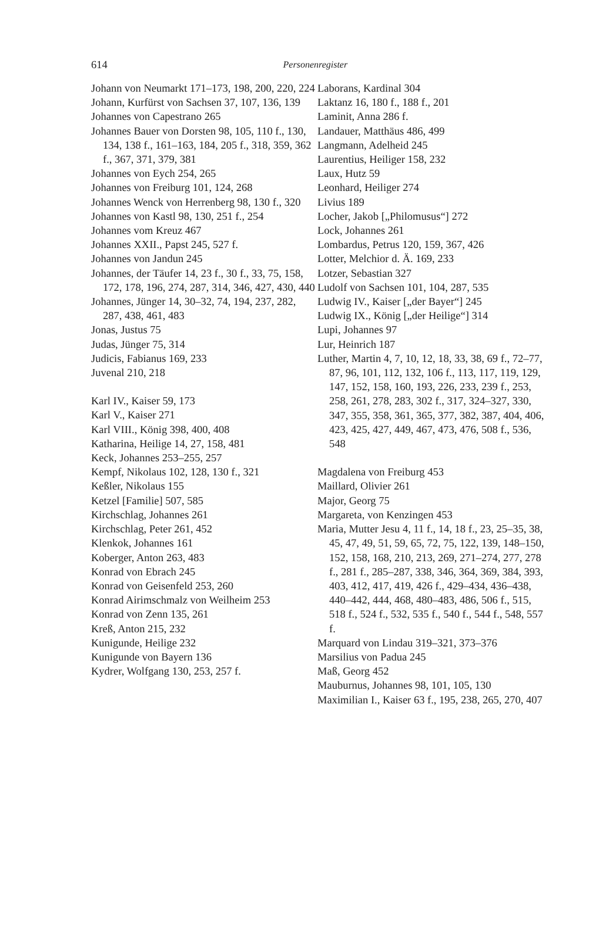614
Personenregister
Johann von Neumarkt 171–173, 198, 200, 220, 224
Johann, Kurfürst von Sachsen 37, 107, 136, 139
Johannes von Capestrano 265
Johannes Bauer von Dorsten 98, 105, 110 f., 130, 134, 138 f., 161–163, 184, 205 f., 318, 359, 362 f., 367, 371, 379, 381
Johannes von Eych 254, 265
Johannes von Freiburg 101, 124, 268
Johannes Wenck von Herrenberg 98, 130 f., 320
Johannes von Kastl 98, 130, 251 f., 254
Johannes vom Kreuz 467
Johannes XXII., Papst 245, 527 f.
Johannes von Jandun 245
Johannes, der Täufer 14, 23 f., 30 f., 33, 75, 158, 172, 178, 196, 274, 287, 314, 346, 427, 430, 440
Johannes, Jünger 14, 30–32, 74, 194, 237, 282, 287, 438, 461, 483
Jonas, Justus 75
Judas, Jünger 75, 314
Judicis, Fabianus 169, 233
Juvenal 210, 218
Karl IV., Kaiser 59, 173
Karl V., Kaiser 271
Karl VIII., König 398, 400, 408
Katharina, Heilige 14, 27, 158, 481
Keck, Johannes 253–255, 257
Kempf, Nikolaus 102, 128, 130 f., 321
Keßler, Nikolaus 155
Ketzel [Familie] 507, 585
Kirchschlag, Johannes 261
Kirchschlag, Peter 261, 452
Klenkok, Johannes 161
Koberger, Anton 263, 483
Konrad von Ebrach 245
Konrad von Geisenfeld 253, 260
Konrad Airimschmalz von Weilheim 253
Konrad von Zenn 135, 261
Kreß, Anton 215, 232
Kunigunde, Heilige 232
Kunigunde von Bayern 136
Kydrer, Wolfgang 130, 253, 257 f.
Laborans, Kardinal 304
Laktanz 16, 180 f., 188 f., 201
Laminit, Anna 286 f.
Landauer, Matthäus 486, 499
Langmann, Adelheid 245
Laurentius, Heiliger 158, 232
Laux, Hutz 59
Leonhard, Heiliger 274
Livius 189
Locher, Jakob [„Philomusus“] 272
Lock, Johannes 261
Lombardus, Petrus 120, 159, 367, 426
Lotter, Melchior d. Ä. 169, 233
Lotzer, Sebastian 327
Ludolf von Sachsen 101, 104, 287, 535
Ludwig IV., Kaiser [„der Bayer“] 245
Ludwig IX., König [„der Heilige“] 314
Lupi, Johannes 97
Lur, Heinrich 187
Luther, Martin 4, 7, 10, 12, 18, 33, 38, 69 f., 72–77, 87, 96, 101, 112, 132, 106 f., 113, 117, 119, 129, 147, 152, 158, 160, 193, 226, 233, 239 f., 253, 258, 261, 278, 283, 302 f., 317, 324–327, 330, 347, 355, 358, 361, 365, 377, 382, 387, 404, 406, 423, 425, 427, 449, 467, 473, 476, 508 f., 536, 548
Magdalena von Freiburg 453
Maillard, Olivier 261
Major, Georg 75
Margareta, von Kenzingen 453
Maria, Mutter Jesu 4, 11 f., 14, 18 f., 23, 25–35, 38, 45, 47, 49, 51, 59, 65, 72, 75, 122, 139, 148–150, 152, 158, 168, 210, 213, 269, 271–274, 277, 278 f., 281 f., 285–287, 338, 346, 364, 369, 384, 393, 403, 412, 417, 419, 426 f., 429–434, 436–438, 440–442, 444, 468, 480–483, 486, 506 f., 515, 518 f., 524 f., 532, 535 f., 540 f., 544 f., 548, 557 f.
Marquard von Lindau 319–321, 373–376
Marsilius von Padua 245
Maß, Georg 452
Mauburnus, Johannes 98, 101, 105, 130
Maximilian I., Kaiser 63 f., 195, 238, 265, 270, 407